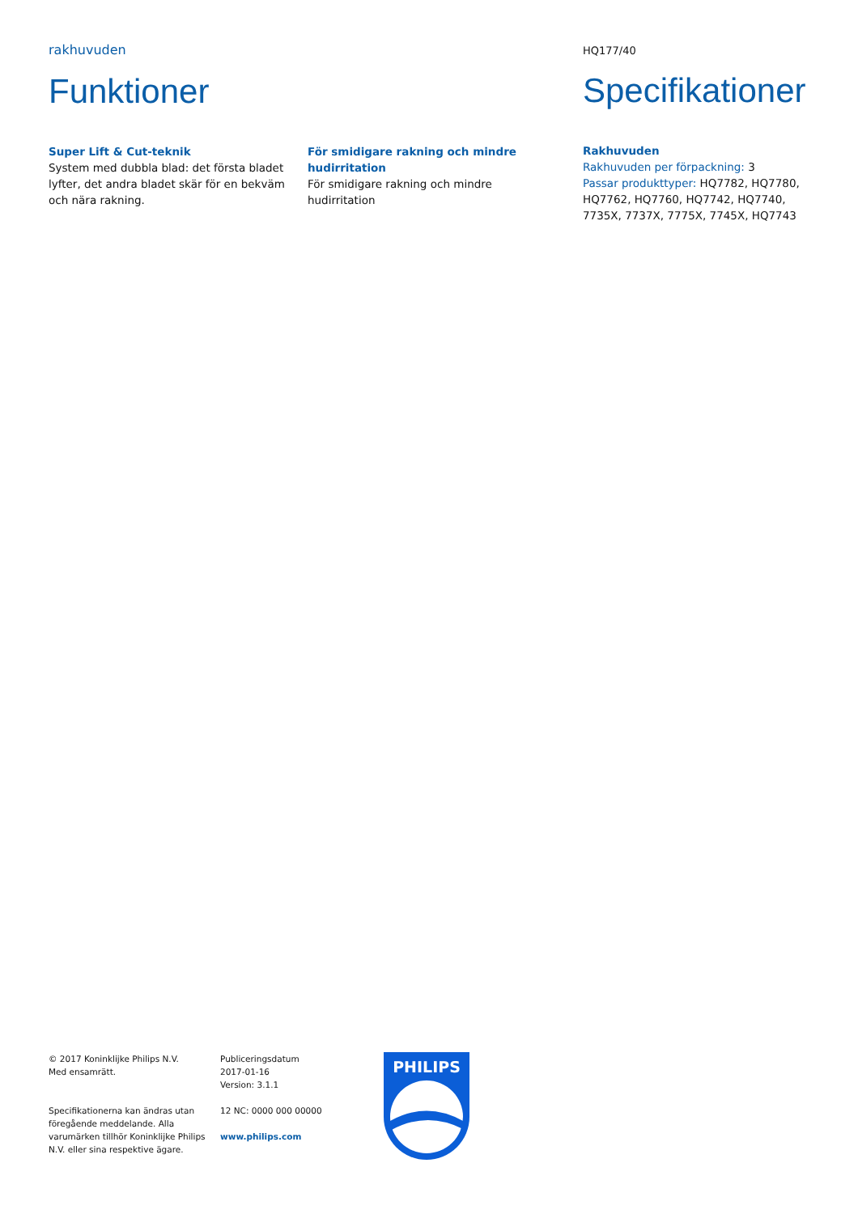rakhuvuden
Funktioner
Super Lift & Cut-teknik
System med dubbla blad: det första bladet lyfter, det andra bladet skär för en bekväm och nära rakning.
För smidigare rakning och mindre hudirritation
För smidigare rakning och mindre hudirritation
HQ177/40
Specifikationer
Rakhuvuden
Rakhuvuden per förpackning: 3
Passar produkttyper: HQ7782, HQ7780, HQ7762, HQ7760, HQ7742, HQ7740, 7735X, 7737X, 7775X, 7745X, HQ7743
© 2017 Koninklijke Philips N.V.
Med ensamrätt.
Specifikationerna kan ändras utan föregående meddelande. Alla varumärken tillhör Koninklijke Philips N.V. eller sina respektive ägare.
Publiceringsdatum
2017-01-16
Version: 3.1.1
12 NC: 0000 000 00000
www.philips.com
PHILIPS